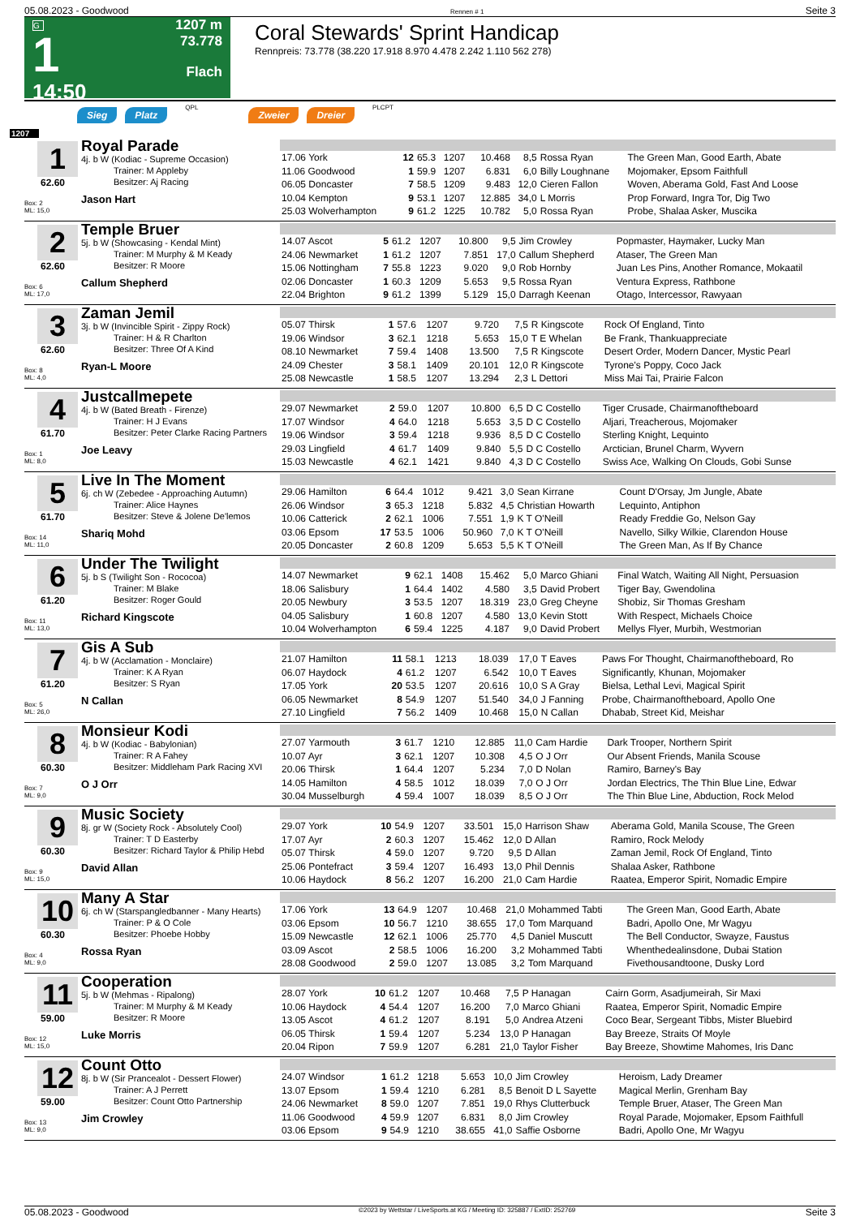05.08.2023 - Goodwood Rennen # 1 Seite 3
G
1
14:50
1207 m
73.778
Flach
Coral Stewards' Sprint Handicap
Rennpreis: 73.778 (38.220 17.918 8.970 4.478 2.242 1.110 562 278)
Sieg Platz QPL Zweier Dreier PLCPT
1207
1
62.60
Box: 2
ML: 15,0
Royal Parade
4j. b W (Kodiac - Supreme Occasion)
Trainer: M Appleby
Besitzer: Aj Racing
Jason Hart
| 17.06 York | 12 | 65.3 | 1207 | 10.468 | 8,5 | Rossa Ryan | The Green Man, Good Earth, Abate |
| 11.06 Goodwood | 1 | 59.9 | 1207 | 6.831 | 6,0 | Billy Loughnane | Mojomaker, Epsom Faithfull |
| 06.05 Doncaster | 7 | 58.5 | 1209 | 9.483 | 12,0 | Cieren Fallon | Woven, Aberama Gold, Fast And Loose |
| 10.04 Kempton | 9 | 53.1 | 1207 | 12.885 | 34,0 | L Morris | Prop Forward, Ingra Tor, Dig Two |
| 25.03 Wolverhampton | 9 | 61.2 | 1225 | 10.782 | 5,0 | Rossa Ryan | Probe, Shalaa Asker, Muscika |
2
62.60
Box: 6
ML: 17,0
Temple Bruer
5j. b W (Showcasing - Kendal Mint)
Trainer: M Murphy & M Keady
Besitzer: R Moore
Callum Shepherd
| 14.07 Ascot | 5 | 61.2 | 1207 | 10.800 | 9,5 | Jim Crowley | Popmaster, Haymaker, Lucky Man |
| 24.06 Newmarket | 1 | 61.2 | 1207 | 7.851 | 17,0 | Callum Shepherd | Ataser, The Green Man |
| 15.06 Nottingham | 7 | 55.8 | 1223 | 9.020 | 9,0 | Rob Hornby | Juan Les Pins, Another Romance, Mokaatil |
| 02.06 Doncaster | 1 | 60.3 | 1209 | 5.653 | 9,5 | Rossa Ryan | Ventura Express, Rathbone |
| 22.04 Brighton | 9 | 61.2 | 1399 | 5.129 | 15,0 | Darragh Keenan | Otago, Intercessor, Rawyaan |
3
62.60
Box: 8
ML: 4,0
Zaman Jemil
3j. b W (Invincible Spirit - Zippy Rock)
Trainer: H & R Charlton
Besitzer: Three Of A Kind
Ryan-L Moore
| 05.07 Thirsk | 1 | 57.6 | 1207 | 9.720 | 7,5 | R Kingscote | Rock Of England, Tinto |
| 19.06 Windsor | 3 | 62.1 | 1218 | 5.653 | 15,0 | T E Whelan | Be Frank, Thankuappreciate |
| 08.10 Newmarket | 7 | 59.4 | 1408 | 13.500 | 7,5 | R Kingscote | Desert Order, Modern Dancer, Mystic Pearl |
| 24.09 Chester | 3 | 58.1 | 1409 | 20.101 | 12,0 | R Kingscote | Tyrone's Poppy, Coco Jack |
| 25.08 Newcastle | 1 | 58.5 | 1207 | 13.294 | 2,3 | L Dettori | Miss Mai Tai, Prairie Falcon |
4
61.70
Box: 1
ML: 8,0
Justcallmepete
4j. b W (Bated Breath - Firenze)
Trainer: H J Evans
Besitzer: Peter Clarke Racing Partners
Joe Leavy
| 29.07 Newmarket | 2 | 59.0 | 1207 | 10.800 | 6,5 | D C Costello | Tiger Crusade, Chairmanoftheboard |
| 17.07 Windsor | 4 | 64.0 | 1218 | 5.653 | 3,5 | D C Costello | Aljari, Treacherous, Mojomaker |
| 19.06 Windsor | 3 | 59.4 | 1218 | 9.936 | 8,5 | D C Costello | Sterling Knight, Lequinto |
| 29.03 Lingfield | 4 | 61.7 | 1409 | 9.840 | 5,5 | D C Costello | Arctician, Brunel Charm, Wyvern |
| 15.03 Newcastle | 4 | 62.1 | 1421 | 9.840 | 4,3 | D C Costello | Swiss Ace, Walking On Clouds, Gobi Sunse |
5
61.70
Box: 14
ML: 11,0
Live In The Moment
6j. ch W (Zebedee - Approaching Autumn)
Trainer: Alice Haynes
Besitzer: Steve & Jolene De'lemos
Shariq Mohd
| 29.06 Hamilton | 6 | 64.4 | 1012 | 9.421 | 3,0 | Sean Kirrane | Count D'Orsay, Jm Jungle, Abate |
| 26.06 Windsor | 3 | 65.3 | 1218 | 5.832 | 4,5 | Christian Howarth | Lequinto, Antiphon |
| 10.06 Catterick | 2 | 62.1 | 1006 | 7.551 | 1,9 | K T O'Neill | Ready Freddie Go, Nelson Gay |
| 03.06 Epsom | 17 | 53.5 | 1006 | 50.960 | 7,0 | K T O'Neill | Navello, Silky Wilkie, Clarendon House |
| 20.05 Doncaster | 2 | 60.8 | 1209 | 5.653 | 5,5 | K T O'Neill | The Green Man, As If By Chance |
6
61.20
Box: 11
ML: 13,0
Under The Twilight
5j. b S (Twilight Son - Rococoa)
Trainer: M Blake
Besitzer: Roger Gould
Richard Kingscote
| 14.07 Newmarket | 9 | 62.1 | 1408 | 15.462 | 5,0 | Marco Ghiani | Final Watch, Waiting All Night, Persuasion |
| 18.06 Salisbury | 1 | 64.4 | 1402 | 4.580 | 3,5 | David Probert | Tiger Bay, Gwendolina |
| 20.05 Newbury | 3 | 53.5 | 1207 | 18.319 | 23,0 | Greg Cheyne | Shobiz, Sir Thomas Gresham |
| 04.05 Salisbury | 1 | 60.8 | 1207 | 4.580 | 13,0 | Kevin Stott | With Respect, Michaels Choice |
| 10.04 Wolverhampton | 6 | 59.4 | 1225 | 4.187 | 9,0 | David Probert | Mellys Flyer, Murbih, Westmorian |
7
61.20
Box: 5
ML: 26,0
Gis A Sub
4j. b W (Acclamation - Monclaire)
Trainer: K A Ryan
Besitzer: S Ryan
N Callan
| 21.07 Hamilton | 11 | 58.1 | 1213 | 18.039 | 17,0 | T Eaves | Paws For Thought, Chairmanoftheboard, Ro |
| 06.07 Haydock | 4 | 61.2 | 1207 | 6.542 | 10,0 | T Eaves | Significantly, Khunan, Mojomaker |
| 17.05 York | 20 | 53.5 | 1207 | 20.616 | 10,0 | S A Gray | Bielsa, Lethal Levi, Magical Spirit |
| 06.05 Newmarket | 8 | 54.9 | 1207 | 51.540 | 34,0 | J Fanning | Probe, Chairmanoftheboard, Apollo One |
| 27.10 Lingfield | 7 | 56.2 | 1409 | 10.468 | 15,0 | N Callan | Dhabab, Street Kid, Meishar |
8
60.30
Box: 7
ML: 9,0
Monsieur Kodi
4j. b W (Kodiac - Babylonian)
Trainer: R A Fahey
Besitzer: Middleham Park Racing XVI
O J Orr
| 27.07 Yarmouth | 3 | 61.7 | 1210 | 12.885 | 11,0 | Cam Hardie | Dark Trooper, Northern Spirit |
| 10.07 Ayr | 3 | 62.1 | 1207 | 10.308 | 4,5 | O J Orr | Our Absent Friends, Manila Scouse |
| 20.06 Thirsk | 1 | 64.4 | 1207 | 5.234 | 7,0 | D Nolan | Ramiro, Barney's Bay |
| 14.05 Hamilton | 4 | 58.5 | 1012 | 18.039 | 7,0 | O J Orr | Jordan Electrics, The Thin Blue Line, Edwar |
| 30.04 Musselburgh | 4 | 59.4 | 1007 | 18.039 | 8,5 | O J Orr | The Thin Blue Line, Abduction, Rock Melod |
9
60.30
Box: 9
ML: 15,0
Music Society
8j. gr W (Society Rock - Absolutely Cool)
Trainer: T D Easterby
Besitzer: Richard Taylor & Philip Hebd
David Allan
| 29.07 York | 10 | 54.9 | 1207 | 33.501 | 15,0 | Harrison Shaw | Aberama Gold, Manila Scouse, The Green |
| 17.07 Ayr | 2 | 60.3 | 1207 | 15.462 | 12,0 | D Allan | Ramiro, Rock Melody |
| 05.07 Thirsk | 4 | 59.0 | 1207 | 9.720 | 9,5 | D Allan | Zaman Jemil, Rock Of England, Tinto |
| 25.06 Pontefract | 3 | 59.4 | 1207 | 16.493 | 13,0 | Phil Dennis | Shalaa Asker, Rathbone |
| 10.06 Haydock | 8 | 56.2 | 1207 | 16.200 | 21,0 | Cam Hardie | Raatea, Emperor Spirit, Nomadic Empire |
10
60.30
Box: 4
ML: 9,0
Many A Star
6j. ch W (Starspangledbanner - Many Hearts)
Trainer: P & O Cole
Besitzer: Phoebe Hobby
Rossa Ryan
| 17.06 York | 13 | 64.9 | 1207 | 10.468 | 21,0 | Mohammed Tabti | The Green Man, Good Earth, Abate |
| 03.06 Epsom | 10 | 56.7 | 1210 | 38.655 | 17,0 | Tom Marquand | Badri, Apollo One, Mr Wagyu |
| 15.09 Newcastle | 12 | 62.1 | 1006 | 25.770 | 4,5 | Daniel Muscutt | The Bell Conductor, Swayze, Faustus |
| 03.09 Ascot | 2 | 58.5 | 1006 | 16.200 | 3,2 | Mohammed Tabti | Whenthedealinsdone, Dubai Station |
| 28.08 Goodwood | 2 | 59.0 | 1207 | 13.085 | 3,2 | Tom Marquand | Fivethousandtoone, Dusky Lord |
11
59.00
Box: 12
ML: 15,0
Cooperation
5j. b W (Mehmas - Ripalong)
Trainer: M Murphy & M Keady
Besitzer: R Moore
Luke Morris
| 28.07 York | 10 | 61.2 | 1207 | 10.468 | 7,5 | P Hanagan | Cairn Gorm, Asadjumeirah, Sir Maxi |
| 10.06 Haydock | 4 | 54.4 | 1207 | 16.200 | 7,0 | Marco Ghiani | Raatea, Emperor Spirit, Nomadic Empire |
| 13.05 Ascot | 4 | 61.2 | 1207 | 8.191 | 5,0 | Andrea Atzeni | Coco Bear, Sergeant Tibbs, Mister Bluebird |
| 06.05 Thirsk | 1 | 59.4 | 1207 | 5.234 | 13,0 | P Hanagan | Bay Breeze, Straits Of Moyle |
| 20.04 Ripon | 7 | 59.9 | 1207 | 6.281 | 21,0 | Taylor Fisher | Bay Breeze, Showtime Mahomes, Iris Danc |
12
59.00
Box: 13
ML: 9,0
Count Otto
8j. b W (Sir Prancealot - Dessert Flower)
Trainer: A J Perrett
Besitzer: Count Otto Partnership
Jim Crowley
| 24.07 Windsor | 1 | 61.2 | 1218 | 5.653 | 10,0 | Jim Crowley | Heroism, Lady Dreamer |
| 13.07 Epsom | 1 | 59.4 | 1210 | 6.281 | 8,5 | Benoit D L Sayette | Magical Merlin, Grenham Bay |
| 24.06 Newmarket | 8 | 59.0 | 1207 | 7.851 | 19,0 | Rhys Clutterbuck | Temple Bruer, Ataser, The Green Man |
| 11.06 Goodwood | 4 | 59.9 | 1207 | 6.831 | 8,0 | Jim Crowley | Royal Parade, Mojomaker, Epsom Faithfull |
| 03.06 Epsom | 9 | 54.9 | 1210 | 38.655 | 41,0 | Saffie Osborne | Badri, Apollo One, Mr Wagyu |
05.08.2023 - Goodwood ©2023 by Wettstar / LiveSports.at KG / Meeting ID: 325887 / ExtID: 252769 Seite 3